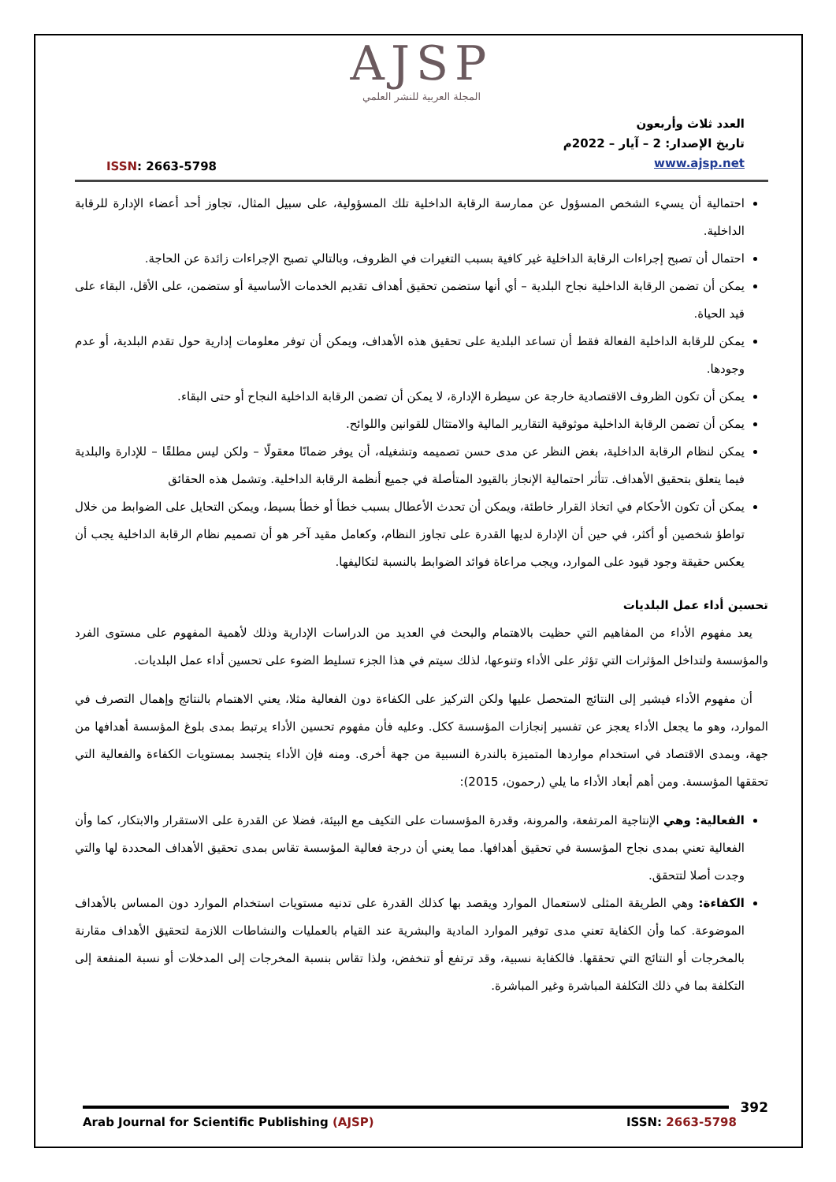AJSP
المجلة العربية للنشر العلمي
ISSN: 2663-5798
العدد ثلاث وأربعون
تاريخ الإصدار: 2 – آيار – 2022م
www.ajsp.net
احتمالية أن يسيء الشخص المسؤول عن ممارسة الرقابة الداخلية تلك المسؤولية، على سبيل المثال، تجاوز أحد أعضاء الإدارة للرقابة الداخلية.
احتمال أن تصبح إجراءات الرقابة الداخلية غير كافية بسبب التغيرات في الظروف، وبالتالي تصبح الإجراءات زائدة عن الحاجة.
يمكن أن تضمن الرقابة الداخلية نجاح البلدية – أي أنها ستضمن تحقيق أهداف تقديم الخدمات الأساسية أو ستضمن، على الأقل، البقاء على قيد الحياة.
يمكن للرقابة الداخلية الفعالة فقط أن تساعد البلدية على تحقيق هذه الأهداف، ويمكن أن توفر معلومات إدارية حول تقدم البلدية، أو عدم وجودها.
يمكن أن تكون الظروف الاقتصادية خارجة عن سيطرة الإدارة، لا يمكن أن تضمن الرقابة الداخلية النجاح أو حتى البقاء.
يمكن أن تضمن الرقابة الداخلية موثوقية التقارير المالية والامتثال للقوانين واللوائح.
يمكن لنظام الرقابة الداخلية، بغض النظر عن مدى حسن تصميمه وتشغيله، أن يوفر ضمانًا معقولًا – ولكن ليس مطلقًا – للإدارة والبلدية فيما يتعلق بتحقيق الأهداف. تتأثر احتمالية الإنجاز بالقيود المتأصلة في جميع أنظمة الرقابة الداخلية. وتشمل هذه الحقائق
يمكن أن تكون الأحكام في اتخاذ القرار خاطئة، ويمكن أن تحدث الأعطال بسبب خطأ أو خطأ بسيط، ويمكن التحايل على الضوابط من خلال تواطؤ شخصين أو أكثر، في حين أن الإدارة لديها القدرة على تجاوز النظام، وكعامل مقيد آخر هو أن تصميم نظام الرقابة الداخلية يجب أن يعكس حقيقة وجود قيود على الموارد، ويجب مراعاة فوائد الضوابط بالنسبة لتكاليفها.
تحسين أداء عمل البلديات
يعد مفهوم الأداء من المفاهيم التي حظيت بالاهتمام والبحث في العديد من الدراسات الإدارية وذلك لأهمية المفهوم على مستوى الفرد والمؤسسة ولتداخل المؤثرات التي تؤثر على الأداء وتنوعها، لذلك سيتم في هذا الجزء تسليط الضوء على تحسين أداء عمل البلديات.
أن مفهوم الأداء فيشير إلى النتائج المتحصل عليها ولكن التركيز على الكفاءة دون الفعالية مثلا، يعني الاهتمام بالنتائج وإهمال التصرف في الموارد، وهو ما يجعل الأداء يعجز عن تفسير إنجازات المؤسسة ككل. وعليه فأن مفهوم تحسين الأداء يرتبط بمدى بلوغ المؤسسة أهدافها من جهة، وبمدى الاقتصاد في استخدام مواردها المتميزة بالندرة النسبية من جهة أخرى. ومنه فإن الأداء يتجسد بمستويات الكفاءة والفعالية التي تحققها المؤسسة. ومن أهم أبعاد الأداء ما يلي (رحمون، 2015):
الفعالية: وهي الإنتاجية المرتفعة، والمرونة، وقدرة المؤسسات على التكيف مع البيئة، فضلا عن القدرة على الاستقرار والابتكار، كما وأن الفعالية تعني بمدى نجاح المؤسسة في تحقيق أهدافها. مما يعني أن درجة فعالية المؤسسة تقاس بمدى تحقيق الأهداف المحددة لها والتي وجدت أصلا لتتحقق.
الكفاءة: وهي الطريقة المثلى لاستعمال الموارد ويقصد بها كذلك القدرة على تدنيه مستويات استخدام الموارد دون المساس بالأهداف الموضوعة. كما وأن الكفاية تعني مدى توفير الموارد المادية والبشرية عند القيام بالعمليات والنشاطات اللازمة لتحقيق الأهداف مقارنة بالمخرجات أو النتائج التي تحققها. فالكفاية نسبية، وقد ترتفع أو تنخفض، ولذا تقاس بنسبة المخرجات إلى المدخلات أو نسبة المنفعة إلى التكلفة بما في ذلك التكلفة المباشرة وغير المباشرة.
392
Arab Journal for Scientific Publishing (AJSP)
ISSN: 2663-5798